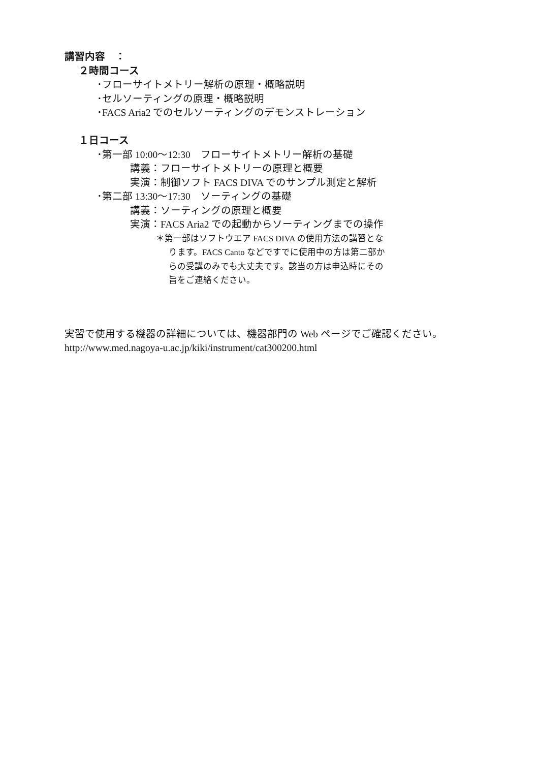講習内容　：
２時間コース
･フローサイトメトリー解析の原理・概略説明
･セルソーティングの原理・概略説明
･FACS Aria2 でのセルソーティングのデモンストレーション
１日コース
･第一部 10:00～12:30　フローサイトメトリー解析の基礎
講義：フローサイトメトリーの原理と概要
実演：制御ソフト FACS DIVA でのサンプル測定と解析
･第二部 13:30～17:30　ソーティングの基礎
講義：ソーティングの原理と概要
実演：FACS Aria2 での起動からソーティングまでの操作
＊第一部はソフトウエア FACS DIVA の使用方法の講習とな
ります。FACS Canto などですでに使用中の方は第二部か
らの受講のみでも大丈夫です。該当の方は申込時にその
旨をご連絡ください。
実習で使用する機器の詳細については、機器部門の Web ページでご確認ください。
http://www.med.nagoya-u.ac.jp/kiki/instrument/cat300200.html